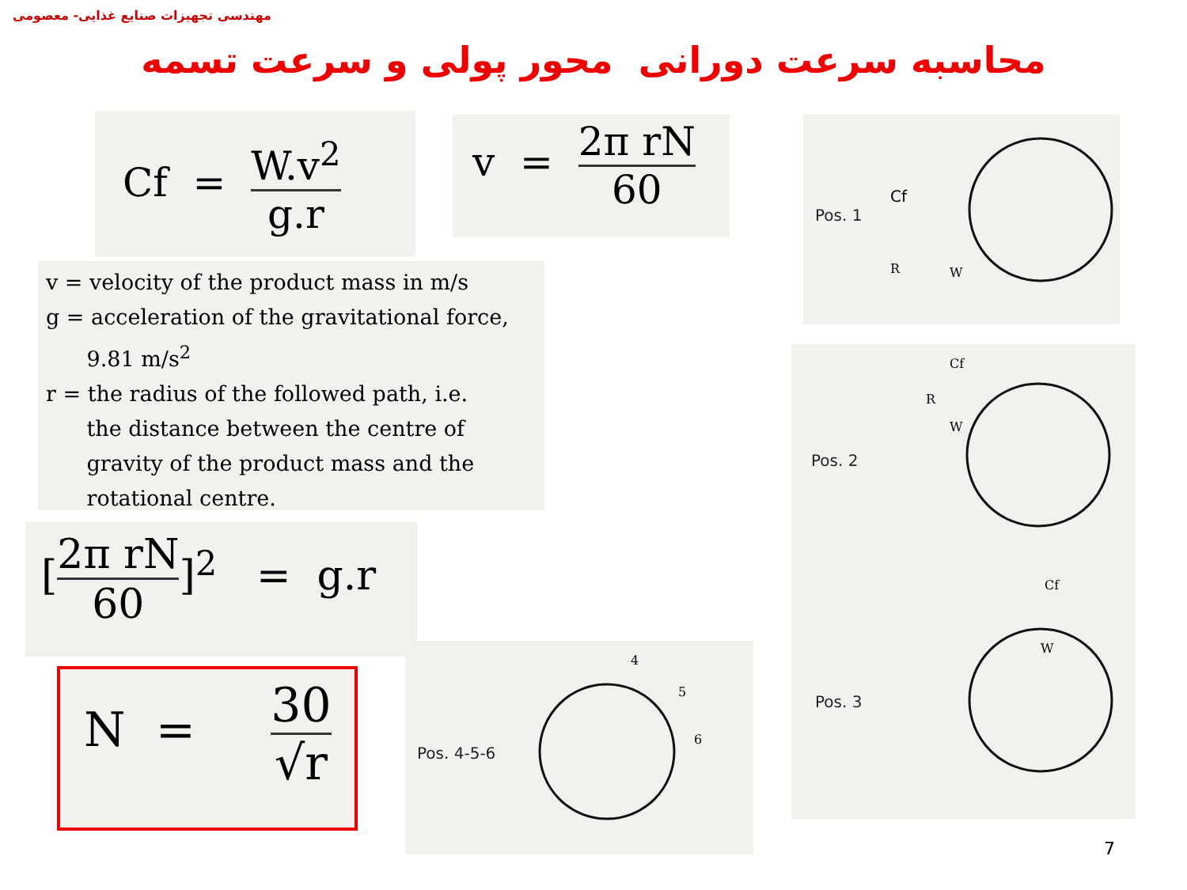مهندسی تجهیزات صنایع غذایی- معصومی
محاسبه سرعت دورانی محور پولی و سرعت تسمه
Cf = W.v<sup>2</sup> g.r
v = 2π rN 60
v = velocity of the product mass in m/s
g = acceleration of the gravitational force,
9.81 m/s<sup>2</sup>
r = the radius of the followed path, i.e.
the distance between the centre of
gravity of the product mass and the
rotational centre.
[2π rN 60]<sup>2</sup> = g.r
N = 30 √r
Pos. 1
Cf
R
W
Pos. 2
Cf
R
W
Pos. 3
Cf
W
Pos. 4-5-6
4
5
6
7